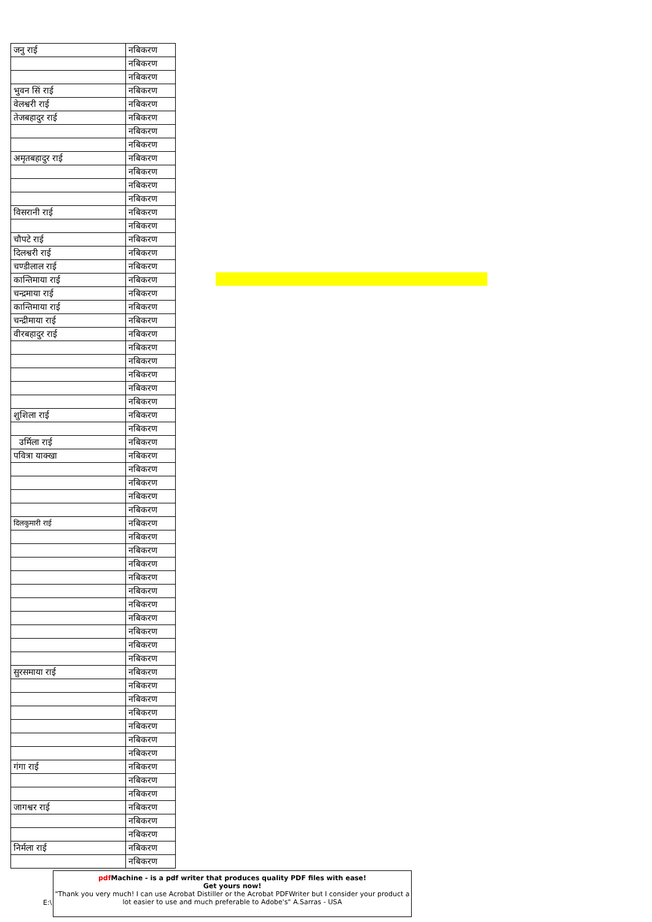| जनु राई | नबिकरण |
| | नबिकरण |
| | नबिकरण |
| भुवन सिं राई | नबिकरण |
| वेलश्वरी राई | नबिकरण |
| तेजबहादुर राई | नबिकरण |
| | नबिकरण |
| | नबिकरण |
| अमृतबहादुर राई | नबिकरण |
| | नबिकरण |
| | नबिकरण |
| | नबिकरण |
| विसरानी राई | नबिकरण |
| | नबिकरण |
| चौपटे राई | नबिकरण |
| दिलश्वरी राई | नबिकरण |
| चण्डीलाल राई | नबिकरण |
| कान्तिमाया राई | नबिकरण |
| चन्द्रमाया राई | नबिकरण |
| कान्तिमाया राई | नबिकरण |
| चन्द्रीमाया राई | नबिकरण |
| वीरबहादुर राई | नबिकरण |
| | नबिकरण |
| | नबिकरण |
| | नबिकरण |
| | नबिकरण |
| | नबिकरण |
| शुशिला राई | नबिकरण |
| | नबिकरण |
| उर्मिला राई | नबिकरण |
| पवित्रा याक्खा | नबिकरण |
| | नबिकरण |
| | नबिकरण |
| | नबिकरण |
| | नबिकरण |
| दिलकुमारी राई | नबिकरण |
| | नबिकरण |
| | नबिकरण |
| | नबिकरण |
| | नबिकरण |
| | नबिकरण |
| | नबिकरण |
| | नबिकरण |
| | नबिकरण |
| | नबिकरण |
| | नबिकरण |
| सुरसमाया राई | नबिकरण |
| | नबिकरण |
| | नबिकरण |
| | नबिकरण |
| | नबिकरण |
| | नबिकरण |
| | नबिकरण |
| गंगा राई | नबिकरण |
| | नबिकरण |
| | नबिकरण |
| जागश्वर राई | नबिकरण |
| | नबिकरण |
| | नबिकरण |
| निर्मला राई | नबिकरण |
| | नबिकरण |
E:\
pdf Machine - is a pdf writer that produces quality PDF files with ease!
Get yours now!
"Thank you very much! I can use Acrobat Distiller or the Acrobat PDFWriter but I consider your product a lot easier to use and much preferable to Adobe's" A.Sarras - USA